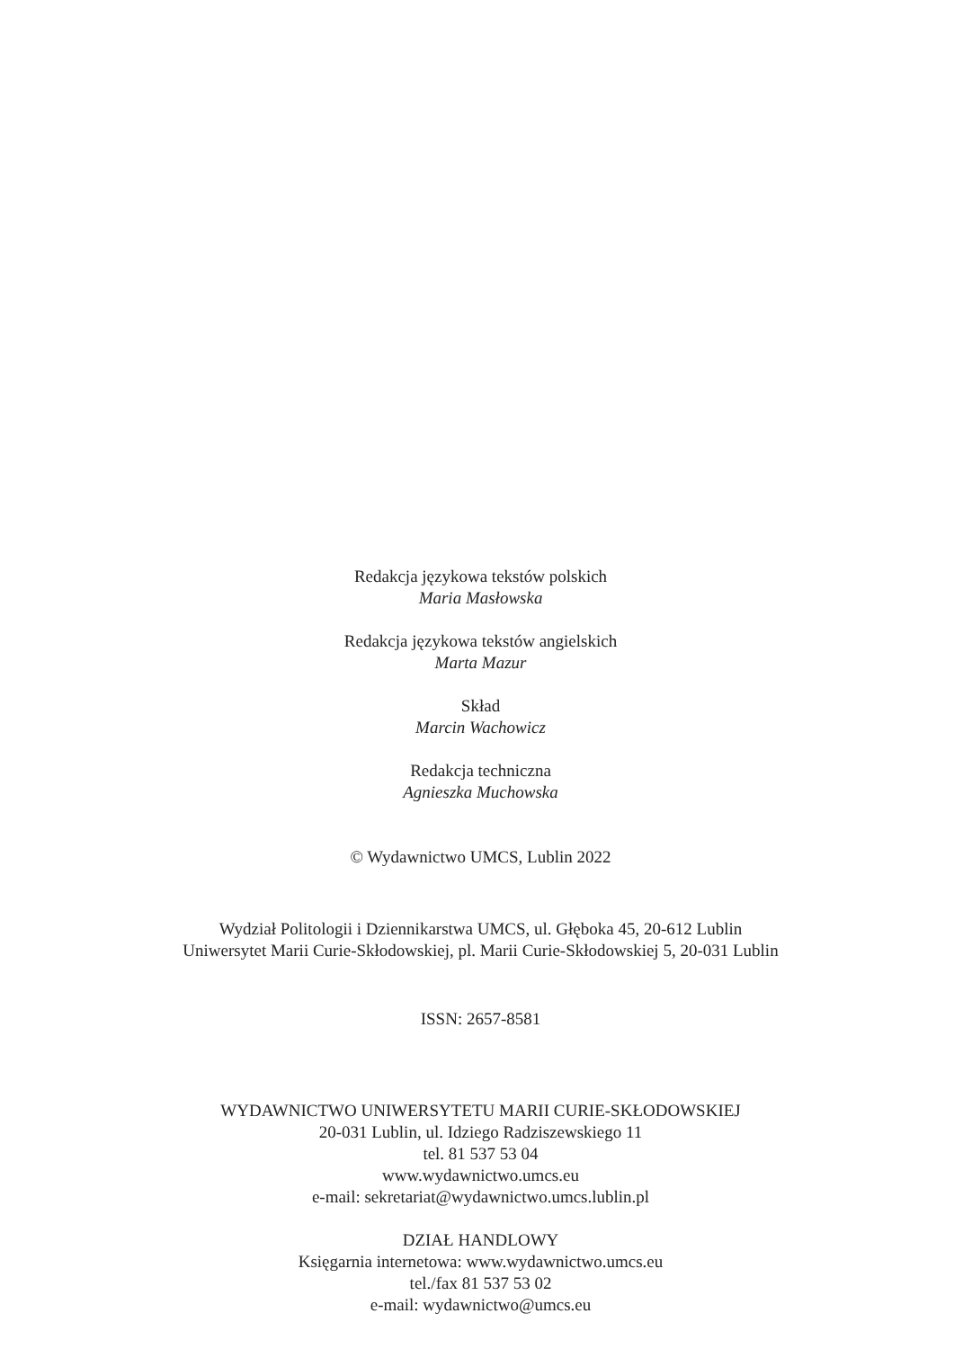Redakcja językowa tekstów polskich
Maria Masłowska
Redakcja językowa tekstów angielskich
Marta Mazur
Skład
Marcin Wachowicz
Redakcja techniczna
Agnieszka Muchowska
© Wydawnictwo UMCS, Lublin 2022
Wydział Politologii i Dziennikarstwa UMCS, ul. Głęboka 45, 20-612 Lublin
Uniwersytet Marii Curie-Skłodowskiej, pl. Marii Curie-Skłodowskiej 5, 20-031 Lublin
ISSN: 2657-8581
WYDAWNICTWO UNIWERSYTETU MARII CURIE-SKŁODOWSKIEJ
20-031 Lublin, ul. Idziego Radziszewskiego 11
tel. 81 537 53 04
www.wydawnictwo.umcs.eu
e-mail: sekretariat@wydawnictwo.umcs.lublin.pl
DZIAŁ HANDLOWY
Księgarnia internetowa: www.wydawnictwo.umcs.eu
tel./fax 81 537 53 02
e-mail: wydawnictwo@umcs.eu